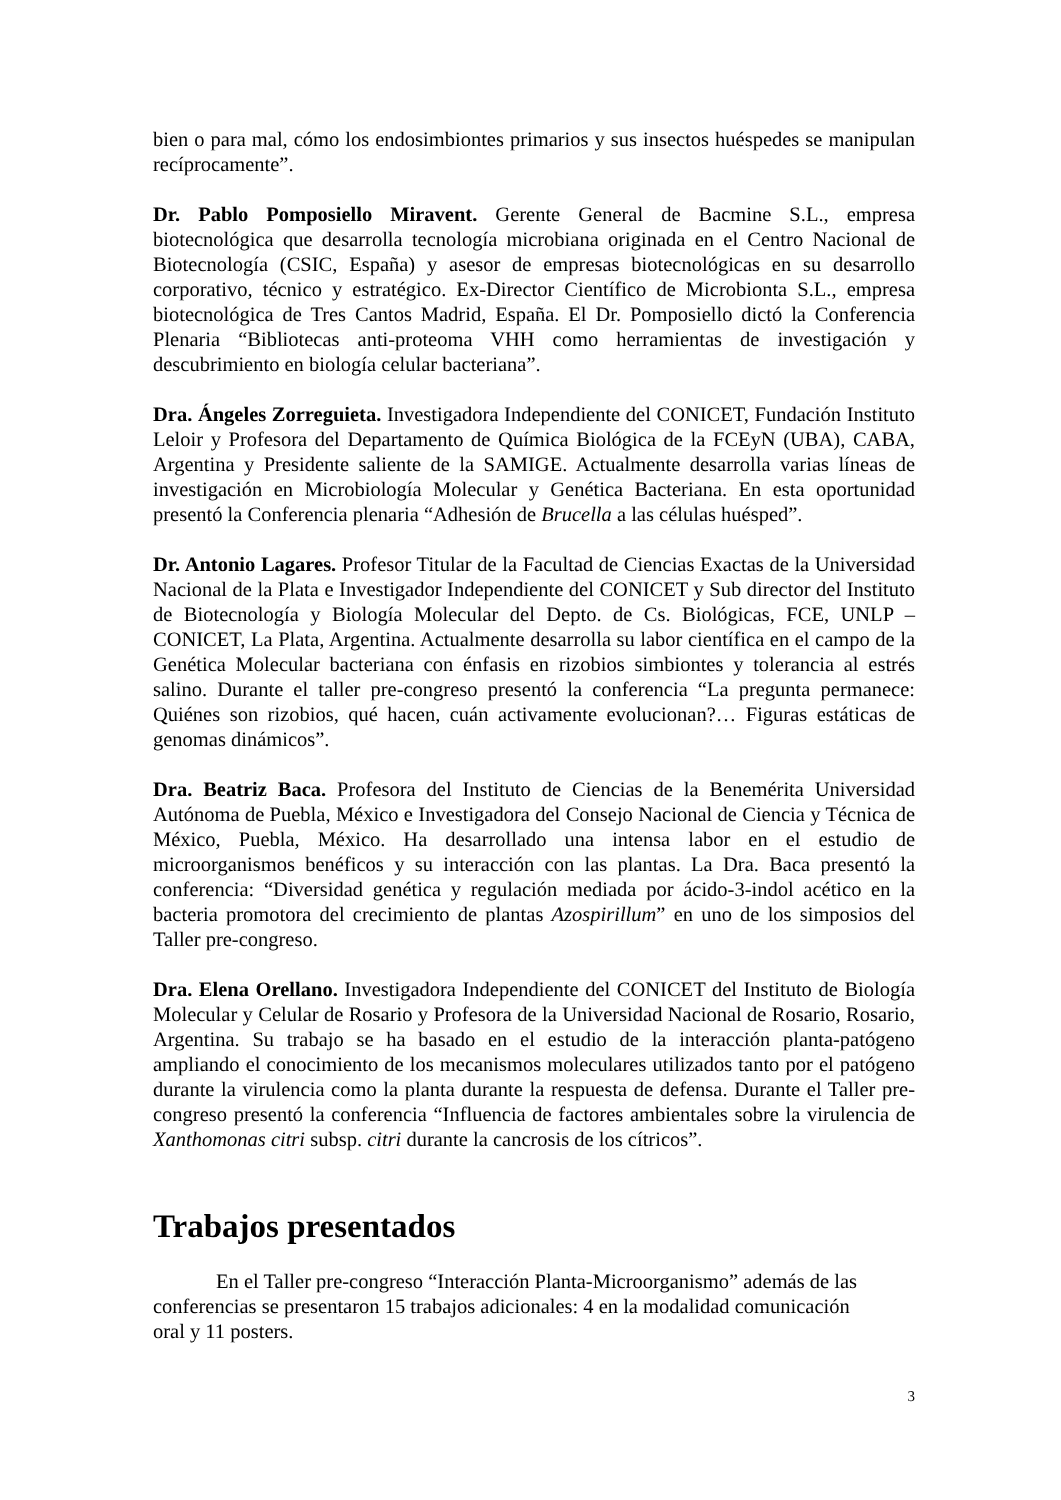bien o para mal, cómo los endosimbiontes primarios y sus insectos huéspedes se manipulan recíprocamente”.
Dr. Pablo Pomposiello Miravent. Gerente General de Bacmine S.L., empresa biotecnológica que desarrolla tecnología microbiana originada en el Centro Nacional de Biotecnología (CSIC, España) y asesor de empresas biotecnológicas en su desarrollo corporativo, técnico y estratégico. Ex-Director Científico de Microbionta S.L., empresa biotecnológica de Tres Cantos Madrid, España. El Dr. Pomposiello dictó la Conferencia Plenaria “Bibliotecas anti-proteoma VHH como herramientas de investigación y descubrimiento en biología celular bacteriana”.
Dra. Ángeles Zorreguieta. Investigadora Independiente del CONICET, Fundación Instituto Leloir y Profesora del Departamento de Química Biológica de la FCEyN (UBA), CABA, Argentina y Presidente saliente de la SAMIGE. Actualmente desarrolla varias líneas de investigación en Microbiología Molecular y Genética Bacteriana. En esta oportunidad presentó la Conferencia plenaria “Adhesión de Brucella a las células huésped”.
Dr. Antonio Lagares. Profesor Titular de la Facultad de Ciencias Exactas de la Universidad Nacional de la Plata e Investigador Independiente del CONICET y Sub director del Instituto de Biotecnología y Biología Molecular del Depto. de Cs. Biológicas, FCE, UNLP – CONICET, La Plata, Argentina. Actualmente desarrolla su labor científica en el campo de la Genética Molecular bacteriana con énfasis en rizobios simbiontes y tolerancia al estrés salino. Durante el taller pre-congreso presentó la conferencia “La pregunta permanece: Quiénes son rizobios, qué hacen, cuán activamente evolucionan?… Figuras estáticas de genomas dinámicos”.
Dra. Beatriz Baca. Profesora del Instituto de Ciencias de la Benemérita Universidad Autónoma de Puebla, México e Investigadora del Consejo Nacional de Ciencia y Técnica de México, Puebla, México. Ha desarrollado una intensa labor en el estudio de microorganismos benéficos y su interacción con las plantas. La Dra. Baca presentó la conferencia: “Diversidad genética y regulación mediada por ácido-3-indol acético en la bacteria promotora del crecimiento de plantas Azospirillum” en uno de los simposios del Taller pre-congreso.
Dra. Elena Orellano. Investigadora Independiente del CONICET del Instituto de Biología Molecular y Celular de Rosario y Profesora de la Universidad Nacional de Rosario, Rosario, Argentina. Su trabajo se ha basado en el estudio de la interacción planta-patógeno ampliando el conocimiento de los mecanismos moleculares utilizados tanto por el patógeno durante la virulencia como la planta durante la respuesta de defensa. Durante el Taller pre-congreso presentó la conferencia “Influencia de factores ambientales sobre la virulencia de Xanthomonas citri subsp. citri durante la cancrosis de los cítricos”.
Trabajos presentados
En el Taller pre-congreso “Interacción Planta-Microorganismo” además de las conferencias se presentaron 15 trabajos adicionales: 4 en la modalidad comunicación oral y 11 posters.
3